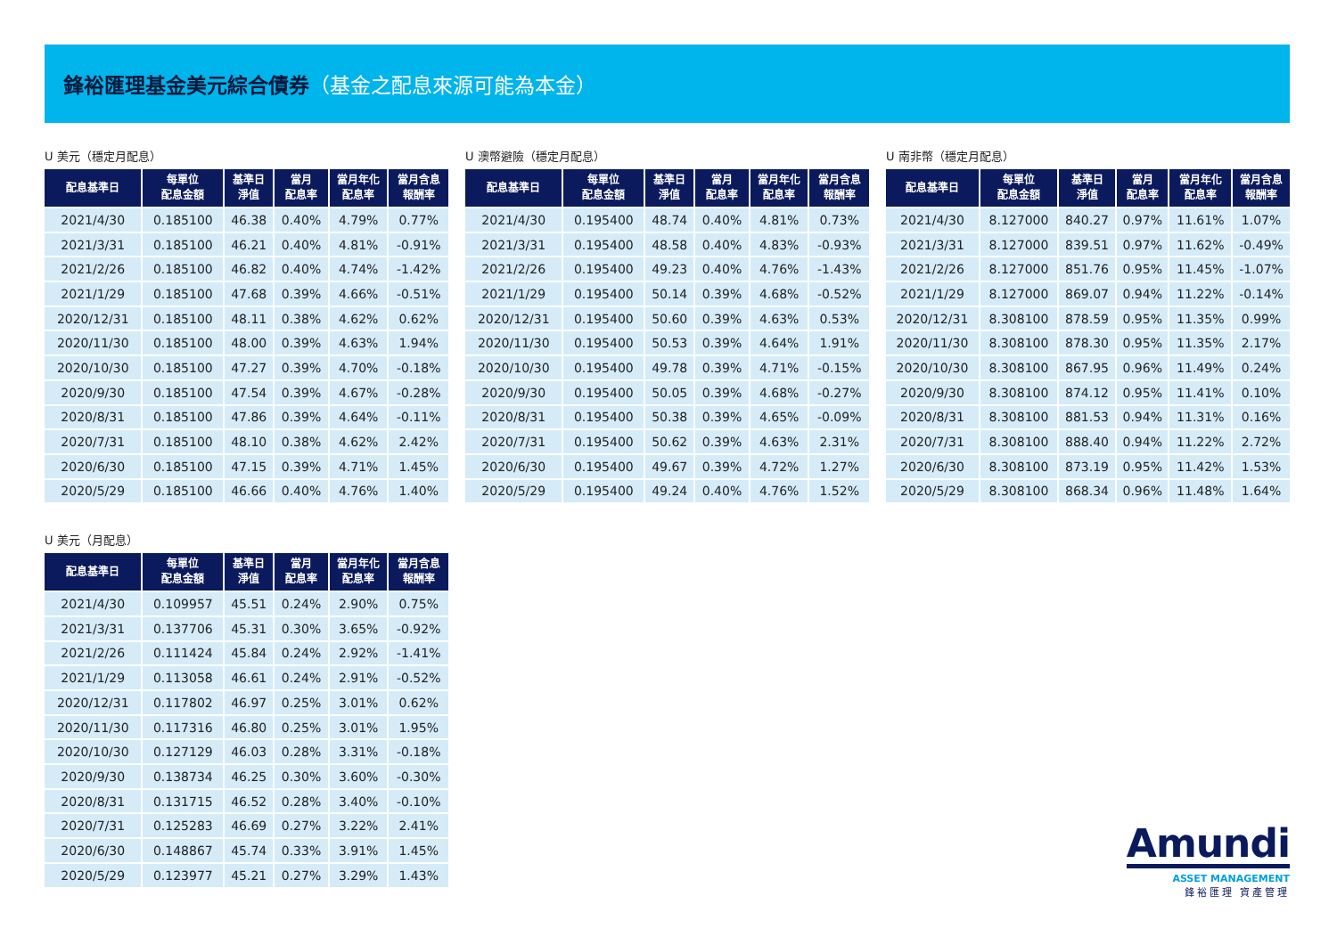鋒裕匯理基金美元綜合債券（基金之配息來源可能為本金）
U 美元（穩定月配息）
| 配息基準日 | 每單位 配息金額 | 基準日 淨值 | 當月 配息率 | 當月年化 配息率 | 當月含息 報酬率 |
| --- | --- | --- | --- | --- | --- |
| 2021/4/30 | 0.185100 | 46.38 | 0.40% | 4.79% | 0.77% |
| 2021/3/31 | 0.185100 | 46.21 | 0.40% | 4.81% | -0.91% |
| 2021/2/26 | 0.185100 | 46.82 | 0.40% | 4.74% | -1.42% |
| 2021/1/29 | 0.185100 | 47.68 | 0.39% | 4.66% | -0.51% |
| 2020/12/31 | 0.185100 | 48.11 | 0.38% | 4.62% | 0.62% |
| 2020/11/30 | 0.185100 | 48.00 | 0.39% | 4.63% | 1.94% |
| 2020/10/30 | 0.185100 | 47.27 | 0.39% | 4.70% | -0.18% |
| 2020/9/30 | 0.185100 | 47.54 | 0.39% | 4.67% | -0.28% |
| 2020/8/31 | 0.185100 | 47.86 | 0.39% | 4.64% | -0.11% |
| 2020/7/31 | 0.185100 | 48.10 | 0.38% | 4.62% | 2.42% |
| 2020/6/30 | 0.185100 | 47.15 | 0.39% | 4.71% | 1.45% |
| 2020/5/29 | 0.185100 | 46.66 | 0.40% | 4.76% | 1.40% |
U 澳幣避險（穩定月配息）
| 配息基準日 | 每單位 配息金額 | 基準日 淨值 | 當月 配息率 | 當月年化 配息率 | 當月含息 報酬率 |
| --- | --- | --- | --- | --- | --- |
| 2021/4/30 | 0.195400 | 48.74 | 0.40% | 4.81% | 0.73% |
| 2021/3/31 | 0.195400 | 48.58 | 0.40% | 4.83% | -0.93% |
| 2021/2/26 | 0.195400 | 49.23 | 0.40% | 4.76% | -1.43% |
| 2021/1/29 | 0.195400 | 50.14 | 0.39% | 4.68% | -0.52% |
| 2020/12/31 | 0.195400 | 50.60 | 0.39% | 4.63% | 0.53% |
| 2020/11/30 | 0.195400 | 50.53 | 0.39% | 4.64% | 1.91% |
| 2020/10/30 | 0.195400 | 49.78 | 0.39% | 4.71% | -0.15% |
| 2020/9/30 | 0.195400 | 50.05 | 0.39% | 4.68% | -0.27% |
| 2020/8/31 | 0.195400 | 50.38 | 0.39% | 4.65% | -0.09% |
| 2020/7/31 | 0.195400 | 50.62 | 0.39% | 4.63% | 2.31% |
| 2020/6/30 | 0.195400 | 49.67 | 0.39% | 4.72% | 1.27% |
| 2020/5/29 | 0.195400 | 49.24 | 0.40% | 4.76% | 1.52% |
U 南非幣（穩定月配息）
| 配息基準日 | 每單位 配息金額 | 基準日 淨值 | 當月 配息率 | 當月年化 配息率 | 當月含息 報酬率 |
| --- | --- | --- | --- | --- | --- |
| 2021/4/30 | 8.127000 | 840.27 | 0.97% | 11.61% | 1.07% |
| 2021/3/31 | 8.127000 | 839.51 | 0.97% | 11.62% | -0.49% |
| 2021/2/26 | 8.127000 | 851.76 | 0.95% | 11.45% | -1.07% |
| 2021/1/29 | 8.127000 | 869.07 | 0.94% | 11.22% | -0.14% |
| 2020/12/31 | 8.308100 | 878.59 | 0.95% | 11.35% | 0.99% |
| 2020/11/30 | 8.308100 | 878.30 | 0.95% | 11.35% | 2.17% |
| 2020/10/30 | 8.308100 | 867.95 | 0.96% | 11.49% | 0.24% |
| 2020/9/30 | 8.308100 | 874.12 | 0.95% | 11.41% | 0.10% |
| 2020/8/31 | 8.308100 | 881.53 | 0.94% | 11.31% | 0.16% |
| 2020/7/31 | 8.308100 | 888.40 | 0.94% | 11.22% | 2.72% |
| 2020/6/30 | 8.308100 | 873.19 | 0.95% | 11.42% | 1.53% |
| 2020/5/29 | 8.308100 | 868.34 | 0.96% | 11.48% | 1.64% |
U 美元（月配息）
| 配息基準日 | 每單位 配息金額 | 基準日 淨值 | 當月 配息率 | 當月年化 配息率 | 當月含息 報酬率 |
| --- | --- | --- | --- | --- | --- |
| 2021/4/30 | 0.109957 | 45.51 | 0.24% | 2.90% | 0.75% |
| 2021/3/31 | 0.137706 | 45.31 | 0.30% | 3.65% | -0.92% |
| 2021/2/26 | 0.111424 | 45.84 | 0.24% | 2.92% | -1.41% |
| 2021/1/29 | 0.113058 | 46.61 | 0.24% | 2.91% | -0.52% |
| 2020/12/31 | 0.117802 | 46.97 | 0.25% | 3.01% | 0.62% |
| 2020/11/30 | 0.117316 | 46.80 | 0.25% | 3.01% | 1.95% |
| 2020/10/30 | 0.127129 | 46.03 | 0.28% | 3.31% | -0.18% |
| 2020/9/30 | 0.138734 | 46.25 | 0.30% | 3.60% | -0.30% |
| 2020/8/31 | 0.131715 | 46.52 | 0.28% | 3.40% | -0.10% |
| 2020/7/31 | 0.125283 | 46.69 | 0.27% | 3.22% | 2.41% |
| 2020/6/30 | 0.148867 | 45.74 | 0.33% | 3.91% | 1.45% |
| 2020/5/29 | 0.123977 | 45.21 | 0.27% | 3.29% | 1.43% |
Amundi
ASSET MANAGEMENT
鋒裕匯理 資產管理